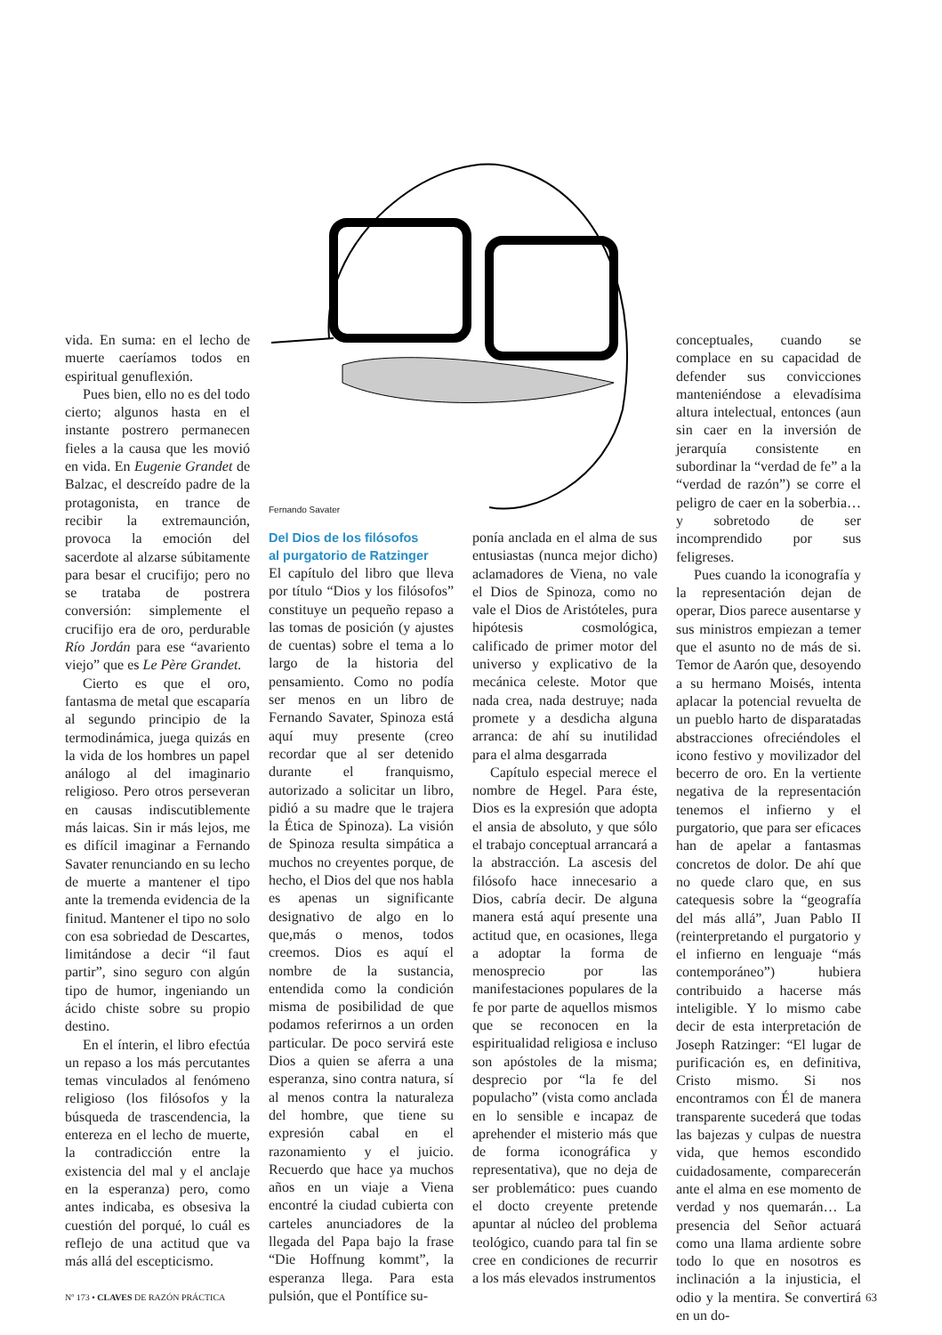Fernando Savater
vida. En suma: en el lecho de muerte caeríamos todos en espiritual genuflexión.
Pues bien, ello no es del todo cierto; algunos hasta en el instante postrero permanecen fieles a la causa que les movió en vida. En Eugenie Grandet de Balzac, el descreído padre de la protagonista, en trance de recibir la extremaunción, provoca la emoción del sacerdote al alzarse súbitamente para besar el crucifijo; pero no se trataba de postrera conversión: simplemente el crucifijo era de oro, perdurable Río Jordán para ese “avariento viejo” que es Le Père Grandet.
Cierto es que el oro, fantasma de metal que escaparía al segundo principio de la termodinámica, juega quizás en la vida de los hombres un papel análogo al del imaginario religioso. Pero otros perseveran en causas indiscutiblemente más laicas. Sin ir más lejos, me es difícil imaginar a Fernando Savater renunciando en su lecho de muerte a mantener el tipo ante la tremenda evidencia de la finitud. Mantener el tipo no solo con esa sobriedad de Descartes, limitándose a decir “il faut partir”, sino seguro con algún tipo de humor, ingeniando un ácido chiste sobre su propio destino.
En el ínterin, el libro efectúa un repaso a los más percutantes temas vinculados al fenómeno religioso (los filósofos y la búsqueda de trascendencia, la entereza en el lecho de muerte, la contradicción entre la existencia del mal y el anclaje en la esperanza) pero, como antes indicaba, es obsesiva la cuestión del porqué, lo cuál es reflejo de una actitud que va más allá del escepticismo.
Del Dios de los filósofos
al purgatorio de Ratzinger
El capítulo del libro que lleva por título “Dios y los filósofos” constituye un pequeño repaso a las tomas de posición (y ajustes de cuentas) sobre el tema a lo largo de la historia del pensamiento. Como no podía ser menos en un libro de Fernando Savater, Spinoza está aquí muy presente (creo recordar que al ser detenido durante el franquismo, autorizado a solicitar un libro, pidió a su madre que le trajera la Ética de Spinoza). La visión de Spinoza resulta simpática a muchos no creyentes porque, de hecho, el Dios del que nos habla es apenas un significante designativo de algo en lo que,más o menos, todos creemos. Dios es aquí el nombre de la sustancia, entendida como la condición misma de posibilidad de que podamos referirnos a un orden particular. De poco servirá este Dios a quien se aferra a una esperanza, sino contra natura, sí al menos contra la naturaleza del hombre, que tiene su expresión cabal en el razonamiento y el juicio. Recuerdo que hace ya muchos años en un viaje a Viena encontré la ciudad cubierta con carteles anunciadores de la llegada del Papa bajo la frase “Die Hoffnung kommt”, la esperanza llega. Para esta pulsión, que el Pontífice su-
ponía anclada en el alma de sus entusiastas (nunca mejor dicho) aclamadores de Viena, no vale el Dios de Spinoza, como no vale el Dios de Aristóteles, pura hipótesis cosmológica, calificado de primer motor del universo y explicativo de la mecánica celeste. Motor que nada crea, nada destruye; nada promete y a desdicha alguna arranca: de ahí su inutilidad para el alma desgarrada
Capítulo especial merece el nombre de Hegel. Para éste, Dios es la expresión que adopta el ansia de absoluto, y que sólo el trabajo conceptual arrancará a la abstracción. La ascesis del filósofo hace innecesario a Dios, cabría decir. De alguna manera está aquí presente una actitud que, en ocasiones, llega a adoptar la forma de menosprecio por las manifestaciones populares de la fe por parte de aquellos mismos que se reconocen en la espiritualidad religiosa e incluso son apóstoles de la misma; desprecio por “la fe del populacho” (vista como anclada en lo sensible e incapaz de aprehender el misterio más que de forma iconográfica y representativa), que no deja de ser problemático: pues cuando el docto creyente pretende apuntar al núcleo del problema teológico, cuando para tal fin se cree en condiciones de recurrir a los más elevados instrumentos
conceptuales, cuando se complace en su capacidad de defender sus convicciones manteniéndose a elevadísima altura intelectual, entonces (aun sin caer en la inversión de jerarquía consistente en subordinar la “verdad de fe” a la “verdad de razón”) se corre el peligro de caer en la soberbia…y sobretodo de ser incomprendido por sus feligreses.
Pues cuando la iconografía y la representación dejan de operar, Dios parece ausentarse y sus ministros empiezan a temer que el asunto no de más de si. Temor de Aarón que, desoyendo a su hermano Moisés, intenta aplacar la potencial revuelta de un pueblo harto de disparatadas abstracciones ofreciéndoles el icono festivo y movilizador del becerro de oro. En la vertiente negativa de la representación tenemos el infierno y el purgatorio, que para ser eficaces han de apelar a fantasmas concretos de dolor. De ahí que no quede claro que, en sus catequesis sobre la “geografía del más allá”, Juan Pablo II (reinterpretando el purgatorio y el infierno en lenguaje “más contemporáneo”) hubiera contribuido a hacerse más inteligible. Y lo mismo cabe decir de esta interpretación de Joseph Ratzinger: “El lugar de purificación es, en definitiva, Cristo mismo. Si nos encontramos con Él de manera transparente sucederá que todas las bajezas y culpas de nuestra vida, que hemos escondido cuidadosamente, comparecerán ante el alma en ese momento de verdad y nos quemarán… La presencia del Señor actuará como una llama ardiente sobre todo lo que en nosotros es inclinación a la injusticia, el odio y la mentira. Se convertirá en un do-
Nº 173 • CLAVES DE RAZÓN PRÁCTICA 63